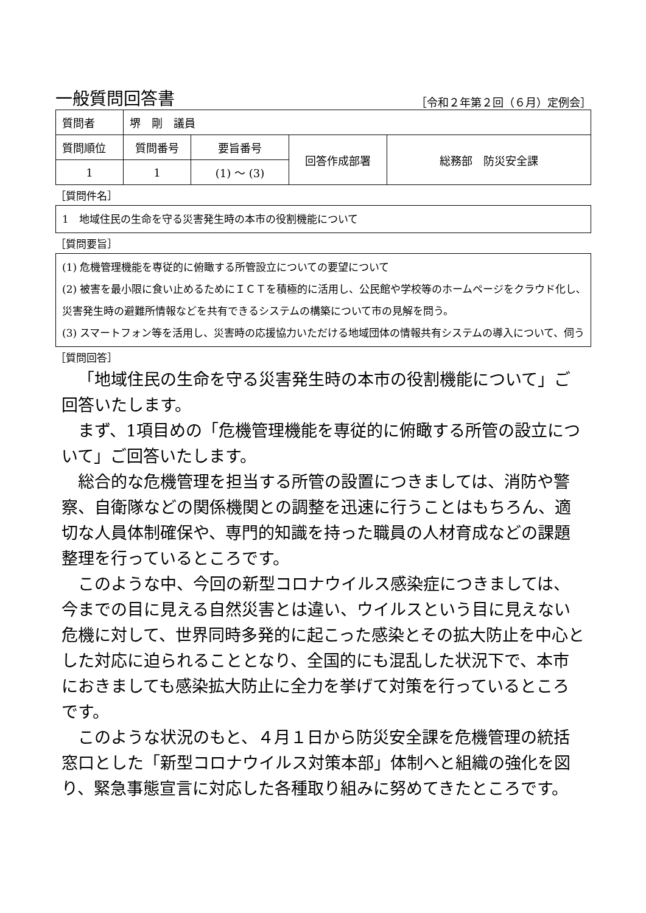一般質問回答書
［令和２年第２回（６月）定例会］
| 質問者 | 堺 剛 議員 | | | |
| 質問順位 | 質問番号 | 要旨番号 | 回答作成部署 | 総務部 防災安全課 |
| 1 | 1 | (1) ～ (3) | | |
［質問件名］
1　地域住民の生命を守る災害発生時の本市の役割機能について
［質問要旨］
(1) 危機管理機能を専従的に俯瞰する所管設立についての要望について
(2) 被害を最小限に食い止めるためにＩＣＴを積極的に活用し、公民館や学校等のホームページをクラウド化し､災害発生時の避難所情報などを共有できるシステムの構築について市の見解を問う。
(3) スマートフォン等を活用し、災害時の応援協力いただける地域団体の情報共有システムの導入について、伺う
［質問回答］
「地域住民の生命を守る災害発生時の本市の役割機能について」ご回答いたします。
まず、1項目めの「危機管理機能を専従的に俯瞰する所管の設立について」ご回答いたします。
総合的な危機管理を担当する所管の設置につきましては、消防や警察、自衛隊などの関係機関との調整を迅速に行うことはもちろん、適切な人員体制確保や、専門的知識を持った職員の人材育成などの課題整理を行っているところです。
このような中、今回の新型コロナウイルス感染症につきましては、今までの目に見える自然災害とは違い、ウイルスという目に見えない危機に対して、世界同時多発的に起こった感染とその拡大防止を中心とした対応に迫られることとなり、全国的にも混乱した状況下で、本市におきましても感染拡大防止に全力を挙げて対策を行っているところです。
このような状況のもと、４月１日から防災安全課を危機管理の統括窓口とした「新型コロナウイルス対策本部」体制へと組織の強化を図り、緊急事態宣言に対応した各種取り組みに努めてきたところです。